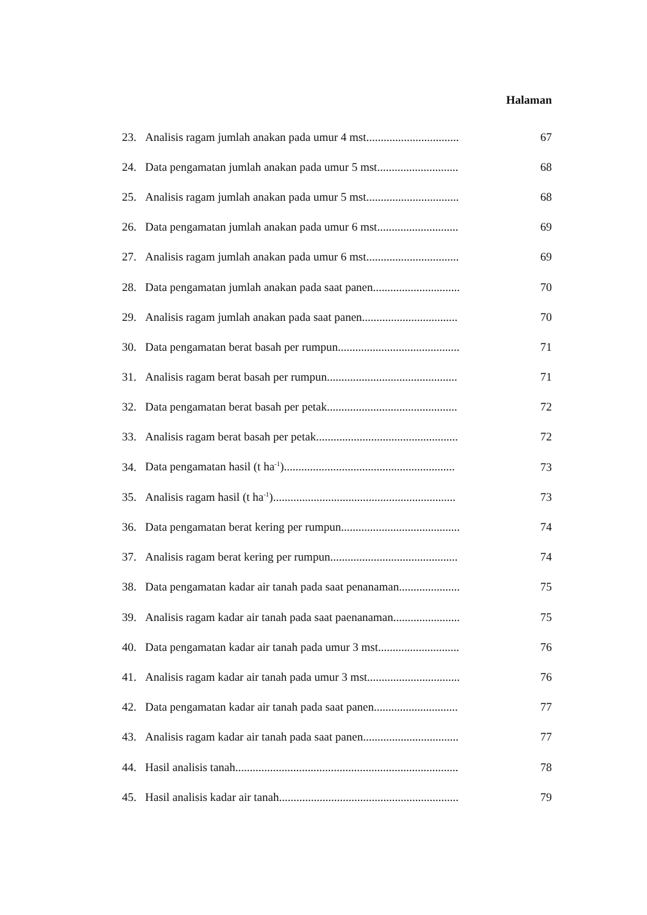Halaman
23. Analisis ragam jumlah anakan pada umur 4 mst................................ 67
24. Data pengamatan jumlah anakan pada umur 5 mst............................ 68
25. Analisis ragam jumlah anakan pada umur 5 mst................................ 68
26. Data pengamatan jumlah anakan pada umur 6 mst............................ 69
27. Analisis ragam jumlah anakan pada umur 6 mst................................ 69
28. Data pengamatan jumlah anakan pada saat panen.............................. 70
29. Analisis ragam jumlah anakan pada saat panen................................. 70
30. Data pengamatan berat basah per rumpun.......................................... 71
31. Analisis ragam berat basah per rumpun............................................. 71
32. Data pengamatan berat basah per petak............................................. 72
33. Analisis ragam berat basah per petak................................................. 72
34. Data pengamatan hasil (t ha<sup>-1</sup>)........................................................... 73
35. Analisis ragam hasil (t ha<sup>-1</sup>)............................................................... 73
36. Data pengamatan berat kering per rumpun......................................... 74
37. Analisis ragam berat kering per rumpun............................................ 74
38. Data pengamatan kadar air tanah pada saat penanaman..................... 75
39. Analisis ragam kadar air tanah pada saat paenanaman....................... 75
40. Data pengamatan kadar air tanah pada umur 3 mst............................ 76
41. Analisis ragam kadar air tanah pada umur 3 mst................................ 76
42. Data pengamatan kadar air tanah pada saat panen............................. 77
43. Analisis ragam kadar air tanah pada saat panen................................. 77
44. Hasil analisis tanah............................................................................. 78
45. Hasil analisis kadar air tanah.............................................................. 79